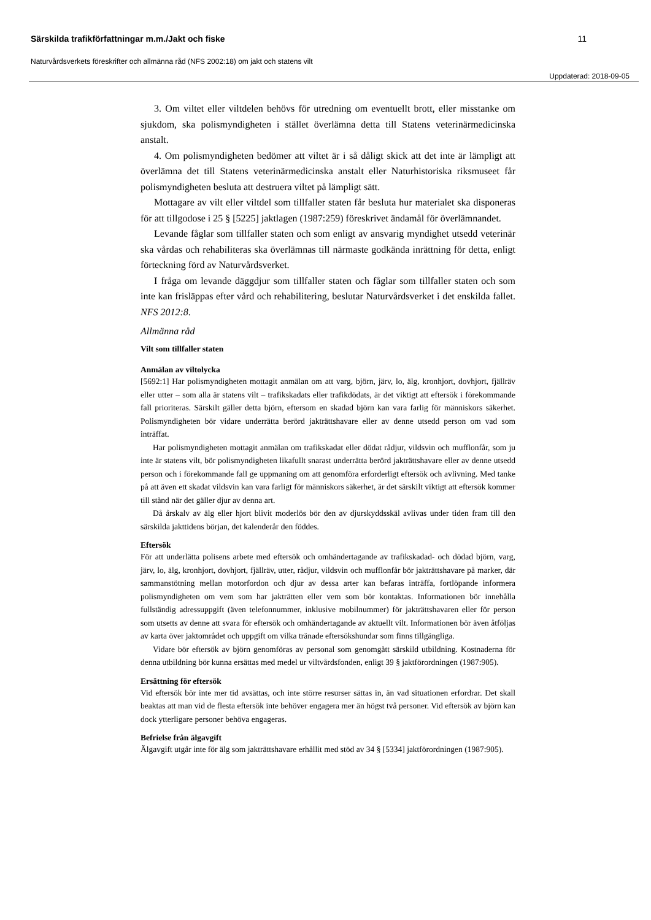Särskilda trafikförfattningar m.m./Jakt och fiske 11
Naturvårdsverkets föreskrifter och allmänna råd (NFS 2002:18) om jakt och statens vilt
Uppdaterad: 2018-09-05
3. Om viltet eller viltdelen behövs för utredning om eventuellt brott, eller misstanke om sjukdom, ska polismyndigheten i stället överlämna detta till Statens veterinärmedicinska anstalt.
4. Om polismyndigheten bedömer att viltet är i så dåligt skick att det inte är lämpligt att överlämna det till Statens veterinärmedicinska anstalt eller Naturhistoriska riksmuseet får polismyndigheten besluta att destruera viltet på lämpligt sätt.
Mottagare av vilt eller viltdel som tillfaller staten får besluta hur materialet ska disponeras för att tillgodose i 25 § [5225] jaktlagen (1987:259) föreskrivet ändamål för överlämnandet.
Levande fåglar som tillfaller staten och som enligt av ansvarig myndighet utsedd veterinär ska vårdas och rehabiliteras ska överlämnas till närmaste godkända inrättning för detta, enligt förteckning förd av Naturvårdsverket.
I fråga om levande däggdjur som tillfaller staten och fåglar som tillfaller staten och som inte kan frisläppas efter vård och rehabilitering, beslutar Naturvårdsverket i det enskilda fallet. NFS 2012:8.
Allmänna råd
Vilt som tillfaller staten
Anmälan av viltolycka
[5692:1] Har polismyndigheten mottagit anmälan om att varg, björn, järv, lo, älg, kronhjort, dovhjort, fjällräv eller utter – som alla är statens vilt – trafikskadats eller trafikdödats, är det viktigt att eftersök i förekommande fall prioriteras. Särskilt gäller detta björn, eftersom en skadad björn kan vara farlig för människors säkerhet. Polismyndigheten bör vidare underrätta berörd jakträttshavare eller av denne utsedd person om vad som inträffat.
Har polismyndigheten mottagit anmälan om trafikskadat eller dödat rådjur, vildsvin och mufflonfår, som ju inte är statens vilt, bör polismyndigheten likafullt snarast underrätta berörd jakträttshavare eller av denne utsedd person och i förekommande fall ge uppmaning om att genomföra erforderligt eftersök och avlivning. Med tanke på att även ett skadat vildsvin kan vara farligt för människors säkerhet, är det särskilt viktigt att eftersök kommer till stånd när det gäller djur av denna art.
Då årskalv av älg eller hjort blivit moderlös bör den av djurskyddsskäl avlivas under tiden fram till den särskilda jakttidens början, det kalenderår den föddes.
Eftersök
För att underlätta polisens arbete med eftersök och omhändertagande av trafikskadad- och dödad björn, varg, järv, lo, älg, kronhjort, dovhjort, fjällräv, utter, rådjur, vildsvin och mufflonfår bör jakträttshavare på marker, där sammanstötning mellan motorfordon och djur av dessa arter kan befaras inträffa, fortlöpande informera polismyndigheten om vem som har jakträtten eller vem som bör kontaktas. Informationen bör innehålla fullständig adressuppgift (även telefonnummer, inklusive mobilnummer) för jakträttshavaren eller för person som utsetts av denne att svara för eftersök och omhändertagande av aktuellt vilt. Informationen bör även åtföljas av karta över jaktområdet och uppgift om vilka tränade eftersökshundar som finns tillgängliga.
Vidare bör eftersök av björn genomföras av personal som genomgått särskild utbildning. Kostnaderna för denna utbildning bör kunna ersättas med medel ur viltvårdsfonden, enligt 39 § jaktförordningen (1987:905).
Ersättning för eftersök
Vid eftersök bör inte mer tid avsättas, och inte större resurser sättas in, än vad situationen erfordrar. Det skall beaktas att man vid de flesta eftersök inte behöver engagera mer än högst två personer. Vid eftersök av björn kan dock ytterligare personer behöva engageras.
Befrielse från älgavgift
Älgavgift utgår inte för älg som jakträttshavare erhållit med stöd av 34 § [5334] jaktförordningen (1987:905).